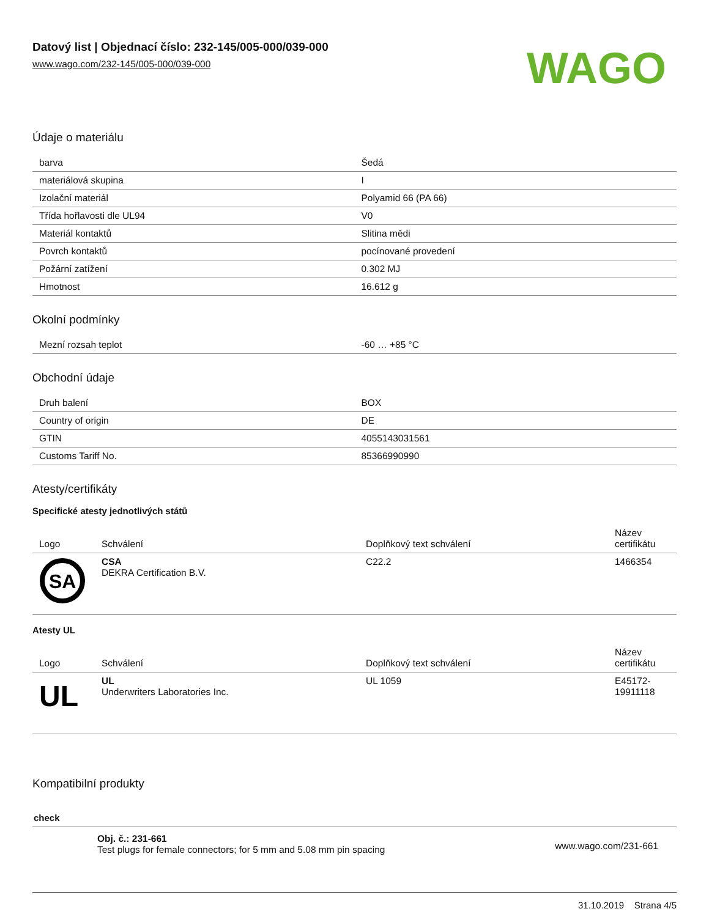Datový list | Objednací číslo: 232-145/005-000/039-000
www.wago.com/232-145/005-000/039-000
WAGO
Údaje o materiálu
| barva | Šedá |
| materiálová skupina | I |
| Izolační materiál | Polyamid 66 (PA 66) |
| Třída hořlavosti dle UL94 | V0 |
| Materiál kontaktů | Slitina mědi |
| Povrch kontaktů | pocínované provedení |
| Požární zatížení | 0.302 MJ |
| Hmotnost | 16.612 g |
Okolní podmínky
| Mezní rozsah teplot | -60 … +85 °C |
Obchodní údaje
| Druh balení | BOX |
| Country of origin | DE |
| GTIN | 4055143031561 |
| Customs Tariff No. | 85366990990 |
Atesty/certifikáty
Specifické atesty jednotlivých států
| Logo | Schválení | Doplňkový text schválení | Název certifikátu |
| --- | --- | --- | --- |
| SA | CSA DEKRA Certification B.V. | C22.2 | 1466354 |
Atesty UL
| Logo | Schválení | Doplňkový text schválení | Název certifikátu |
| --- | --- | --- | --- |
| UL | UL Underwriters Laboratories Inc. | UL 1059 | E45172-19911118 |
Kompatibilní produkty
check
Obj. č.: 231-661
Test plugs for female connectors; for 5 mm and 5.08 mm pin spacing
www.wago.com/231-661
31.10.2019 Strana 4/5